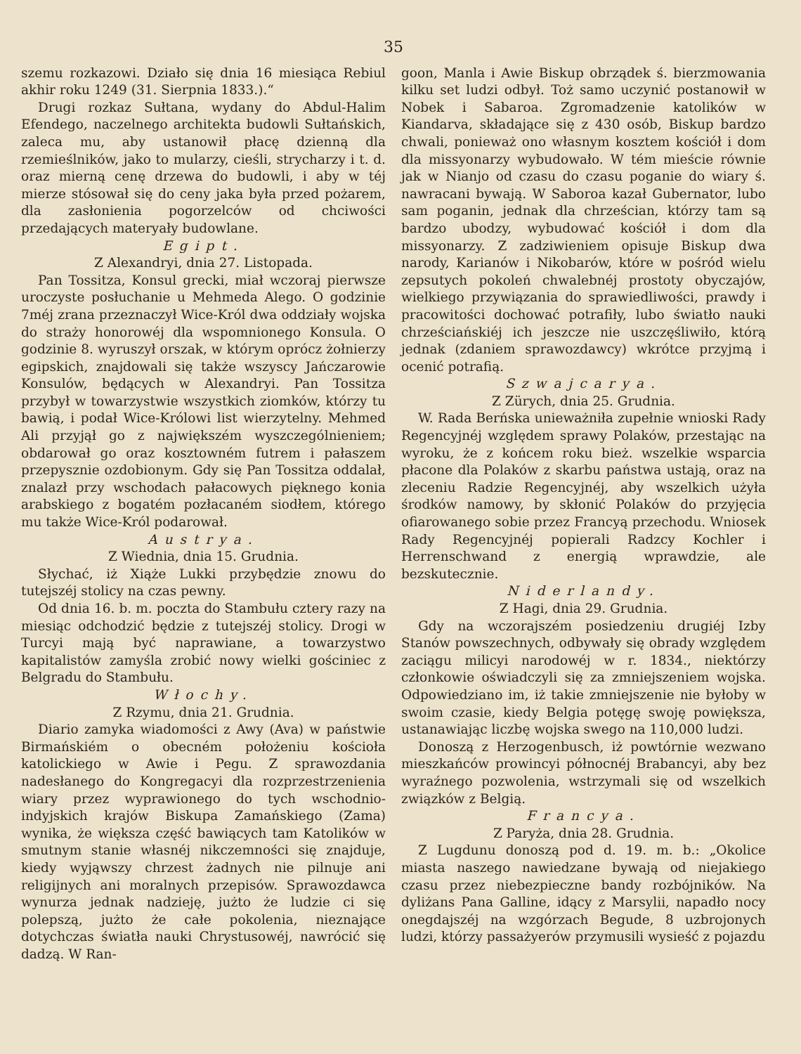35
szemu rozkazowi. Działo się dnia 16 miesiąca Rebiul akhir roku 1249 (31. Sierpnia 1833.).“
Drugi rozkaz Sułtana, wydany do Abdul-Halim Efendego, naczelnego architekta budowli Sułtańskich, zaleca mu, aby ustanowił płacę dzienną dla rzemieślników, jako to mularzy, cieśli, strycharzy i t. d. oraz mierną cenę drzewa do budowli, i aby w téj mierze stósował się do ceny jaka była przed pożarem, dla zasłonienia pogorzelców od chciwości przedających materyały budowlane.
Egipt.
Z Alexandryi, dnia 27. Listopada.
Pan Tossitza, Konsul grecki, miał wczoraj pierwsze uroczyste posłuchanie u Mehmeda Alego. O godzinie 7méj zrana przeznaczył Wice-Król dwa oddziały wojska do straży honorowéj dla wspomnionego Konsula. O godzinie 8. wyruszył orszak, w którym oprócz żołnierzy egipskich, znajdowali się także wszyscy Jańczarowie Konsulów, będących w Alexandryi. Pan Tossitza przybył w towarzystwie wszystkich ziomków, którzy tu bawią, i podał Wice-Królowi list wierzytelny. Mehmed Ali przyjął go z największém wyszczególnieniem; obdarował go oraz kosztowném futrem i pałaszem przepysznie ozdobionym. Gdy się Pan Tossitza oddalał, znalazł przy wschodach pałacowych pięknego konia arabskiego z bogatém pozłacaném siodłem, którego mu także Wice-Król podarował.
Austrya.
Z Wiednia, dnia 15. Grudnia.
Słychać, iż Xiąże Lukki przybędzie znowu do tutejszéj stolicy na czas pewny.
Od dnia 16. b. m. poczta do Stambułu cztery razy na miesiąc odchodzić będzie z tutejszéj stolicy. Drogi w Turcyi mają być naprawiane, a towarzystwo kapitalistów zamyśla zrobić nowy wielki gościniec z Belgradu do Stambułu.
Włochy.
Z Rzymu, dnia 21. Grudnia.
Diario zamyka wiadomości z Awy (Ava) w państwie Birmańskiém o obecném położeniu kościoła katolickiego w Awie i Pegu. Z sprawozdania nadesłanego do Kongregacyi dla rozprzestrzenienia wiary przez wyprawionego do tych wschodnio-indyjskich krajów Biskupa Zamańskiego (Zama) wynika, że większa część bawiących tam Katolików w smutnym stanie własnéj nikczemności się znajduje, kiedy wyjąwszy chrzest żadnych nie pilnuje ani religijnych ani moralnych przepisów. Sprawozdawca wynurza jednak nadzieję, jużto że ludzie ci się polepszą, jużto że całe pokolenia, nieznające dotychczas światła nauki Chrystusowéj, nawrócić się dadzą. W Ran-
goon, Manla i Awie Biskup obrządek ś. bierzmowania kilku set ludzi odbył. Toż samo uczynić postanowił w Nobek i Sabaroa. Zgromadzenie katolików w Kiandarva, składające się z 430 osób, Biskup bardzo chwali, ponieważ ono własnym kosztem kościół i dom dla missyonarzy wybudowało. W tém mieście równie jak w Nianjo od czasu do czasu poganie do wiary ś. nawracani bywają. W Saboroa kazał Gubernator, lubo sam poganin, jednak dla chrześcian, którzy tam są bardzo ubodzy, wybudować kościół i dom dla missyonarzy. Z zadziwieniem opisuje Biskup dwa narody, Karianów i Nikobarów, które w pośród wielu zepsutych pokoleń chwalebnéj prostoty obyczajów, wielkiego przywiązania do sprawiedliwości, prawdy i pracowitości dochować potrafiły, lubo światło nauki chrześciańskiéj ich jeszcze nie uszczęśliwiło, którą jednak (zdaniem sprawozdawcy) wkrótce przyjmą i ocenić potrafią.
Szwajcarya.
Z Zürych, dnia 25. Grudnia.
W. Rada Berńska unieważniła zupełnie wnioski Rady Regencyjnéj względem sprawy Polaków, przestając na wyroku, że z końcem roku bież. wszelkie wsparcia płacone dla Polaków z skarbu państwa ustają, oraz na zleceniu Radzie Regencyjnéj, aby wszelkich użyła środków namowy, by skłonić Polaków do przyjęcia ofiarowanego sobie przez Francyą przechodu. Wniosek Rady Regencyjnéj popierali Radzcy Kochler i Herrenschwand z energią wprawdzie, ale bezskutecznie.
Niderlandy.
Z Hagi, dnia 29. Grudnia.
Gdy na wczorajszém posiedzeniu drugiéj Izby Stanów powszechnych, odbywały się obrady względem zaciągu milicyi narodowéj w r. 1834., niektórzy członkowie oświadczyli się za zmniejszeniem wojska. Odpowiedziano im, iż takie zmniejszenie nie byłoby w swoim czasie, kiedy Belgia potęgę swoję powiększa, ustanawiając liczbę wojska swego na 110,000 ludzi.
Donoszą z Herzogenbusch, iż powtórnie wezwano mieszkańców prowincyi północnéj Brabancyi, aby bez wyraźnego pozwolenia, wstrzymali się od wszelkich związków z Belgią.
Francya.
Z Paryża, dnia 28. Grudnia.
Z Lugdunu donoszą pod d. 19. m. b.: „Okolice miasta naszego nawiedzane bywają od niejakiego czasu przez niebezpieczne bandy rozbójników. Na dyliżans Pana Galline, idący z Marsylii, napadło nocy onegdajszéj na wzgórzach Begude, 8 uzbrojonych ludzi, którzy passażyerów przymusili wysieść z pojazdu